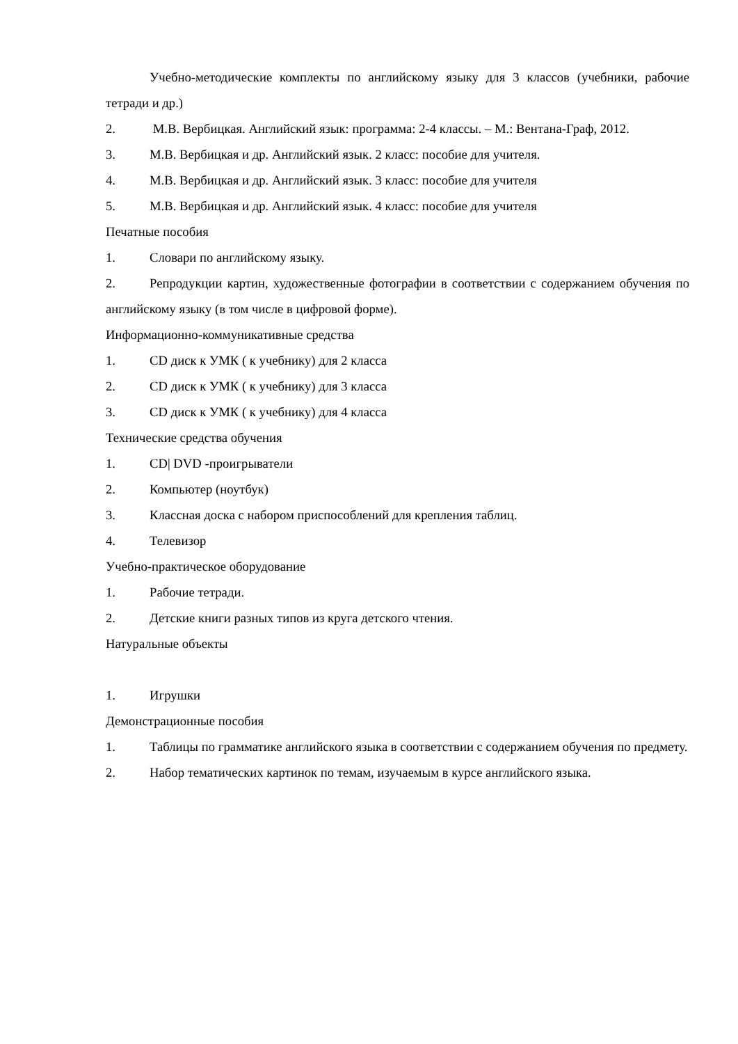Учебно-методические комплекты по английскому языку для 3 классов (учебники, рабочие тетради и др.)
2. М.В. Вербицкая. Английский язык: программа: 2-4 классы. – М.: Вентана-Граф, 2012.
3. М.В. Вербицкая и др. Английский язык. 2 класс: пособие для учителя.
4. М.В. Вербицкая и др. Английский язык. 3 класс: пособие для учителя
5. М.В. Вербицкая и др. Английский язык. 4 класс: пособие для учителя
Печатные пособия
1. Словари по английскому языку.
2. Репродукции картин, художественные фотографии в соответствии с содержанием обучения по английскому языку (в том числе в цифровой форме).
Информационно-коммуникативные средства
1. CD диск к УМК ( к учебнику) для 2 класса
2. CD диск к УМК ( к учебнику) для 3 класса
3. CD диск к УМК ( к учебнику) для 4 класса
Технические средства обучения
1. CD| DVD -проигрыватели
2. Компьютер (ноутбук)
3. Классная доска с набором приспособлений для крепления таблиц.
4. Телевизор
Учебно-практическое оборудование
1. Рабочие тетради.
2. Детские книги разных типов из круга детского чтения.
Натуральные объекты
1. Игрушки
Демонстрационные пособия
1. Таблицы по грамматике английского языка в соответствии с содержанием обучения по предмету.
2. Набор тематических картинок по темам, изучаемым в курсе английского языка.